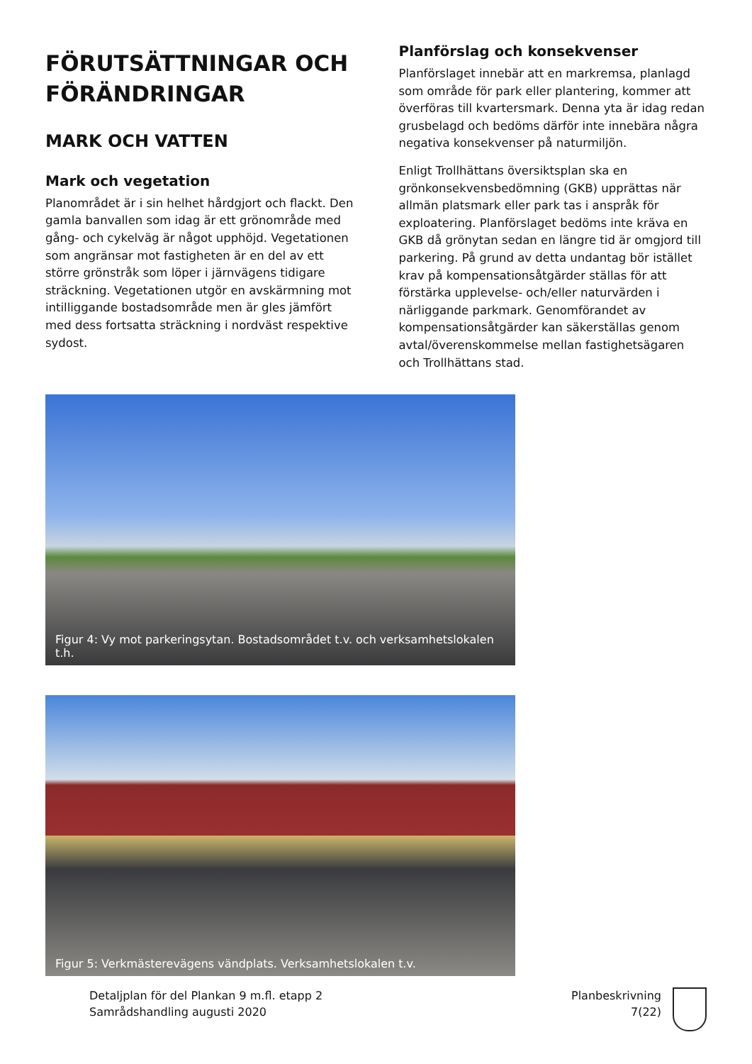FÖRUTSÄTTNINGAR OCH FÖRÄNDRINGAR
MARK OCH VATTEN
Mark och vegetation
Planområdet är i sin helhet hårdgjort och flackt. Den gamla banvallen som idag är ett grönområde med gång- och cykelväg är något upphöjd. Vegetationen som angränsar mot fastigheten är en del av ett större grönstråk som löper i järnvägens tidigare sträckning. Vegetationen utgör en avskärmning mot intilliggande bostadsområde men är gles jämfört med dess fortsatta sträckning i nordväst respektive sydost.
Planförslag och konsekvenser
Planförslaget innebär att en markremsa, planlagd som område för park eller plantering, kommer att överföras till kvartersmark. Denna yta är idag redan grusbelagd och bedöms därför inte innebära några negativa konsekvenser på naturmiljön.
Enligt Trollhättans översiktsplan ska en grönkonsekvensbedömning (GKB) upprättas när allmän platsmark eller park tas i anspråk för exploatering. Planförslaget bedöms inte kräva en GKB då grönytan sedan en längre tid är omgjord till parkering. På grund av detta undantag bör istället krav på kompensationsåtgärder ställas för att förstärka upplevelse- och/eller naturvärden i närliggande parkmark. Genomförandet av kompensationsåtgärder kan säkerställas genom avtal/överenskommelse mellan fastighetsägaren och Trollhättans stad.
Figur 4: Vy mot parkeringsytan. Bostadsområdet t.v. och verksamhetslokalen t.h.
Figur 5: Verkmästerevägens vändplats. Verksamhetslokalen t.v.
Detaljplan för del Plankan 9 m.fl. etapp 2
Samrådshandling augusti 2020
Planbeskrivning
7(22)